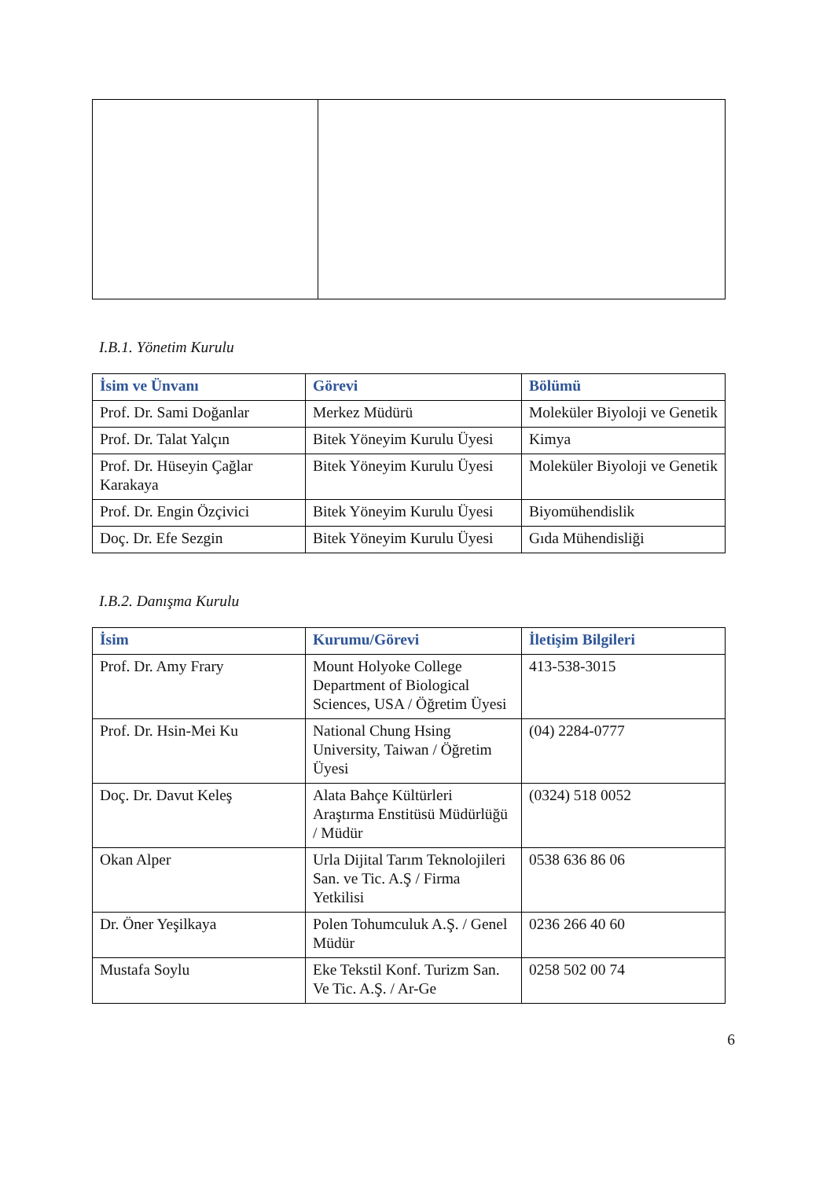I.B.1. Yönetim Kurulu
| İsim ve Ünvanı | Görevi | Bölümü |
| --- | --- | --- |
| Prof. Dr. Sami Doğanlar | Merkez Müdürü | Moleküler Biyoloji ve Genetik |
| Prof. Dr. Talat Yalçın | Bitek Yöneyim Kurulu Üyesi | Kimya |
| Prof. Dr. Hüseyin Çağlar Karakaya | Bitek Yöneyim Kurulu Üyesi | Moleküler Biyoloji ve Genetik |
| Prof. Dr. Engin Özçivici | Bitek Yöneyim Kurulu Üyesi | Biyomühendislik |
| Doç. Dr. Efe Sezgin | Bitek Yöneyim Kurulu Üyesi | Gıda Mühendisliği |
I.B.2. Danışma Kurulu
| İsim | Kurumu/Görevi | İletişim Bilgileri |
| --- | --- | --- |
| Prof. Dr. Amy Frary | Mount Holyoke College Department of Biological Sciences, USA / Öğretim Üyesi | 413-538-3015 |
| Prof. Dr. Hsin-Mei Ku | National Chung Hsing University, Taiwan / Öğretim Üyesi | (04) 2284-0777 |
| Doç. Dr. Davut Keleş | Alata Bahçe Kültürleri Araştırma Enstitüsü Müdürlüğü / Müdür | (0324) 518 0052 |
| Okan Alper | Urla Dijital Tarım Teknolojileri San. ve Tic. A.Ş / Firma Yetkilisi | 0538 636 86 06 |
| Dr. Öner Yeşilkaya | Polen Tohumculuk A.Ş. / Genel Müdür | 0236 266 40 60 |
| Mustafa Soylu | Eke Tekstil Konf. Turizm San. Ve Tic. A.Ş. / Ar-Ge | 0258 502 00 74 |
6